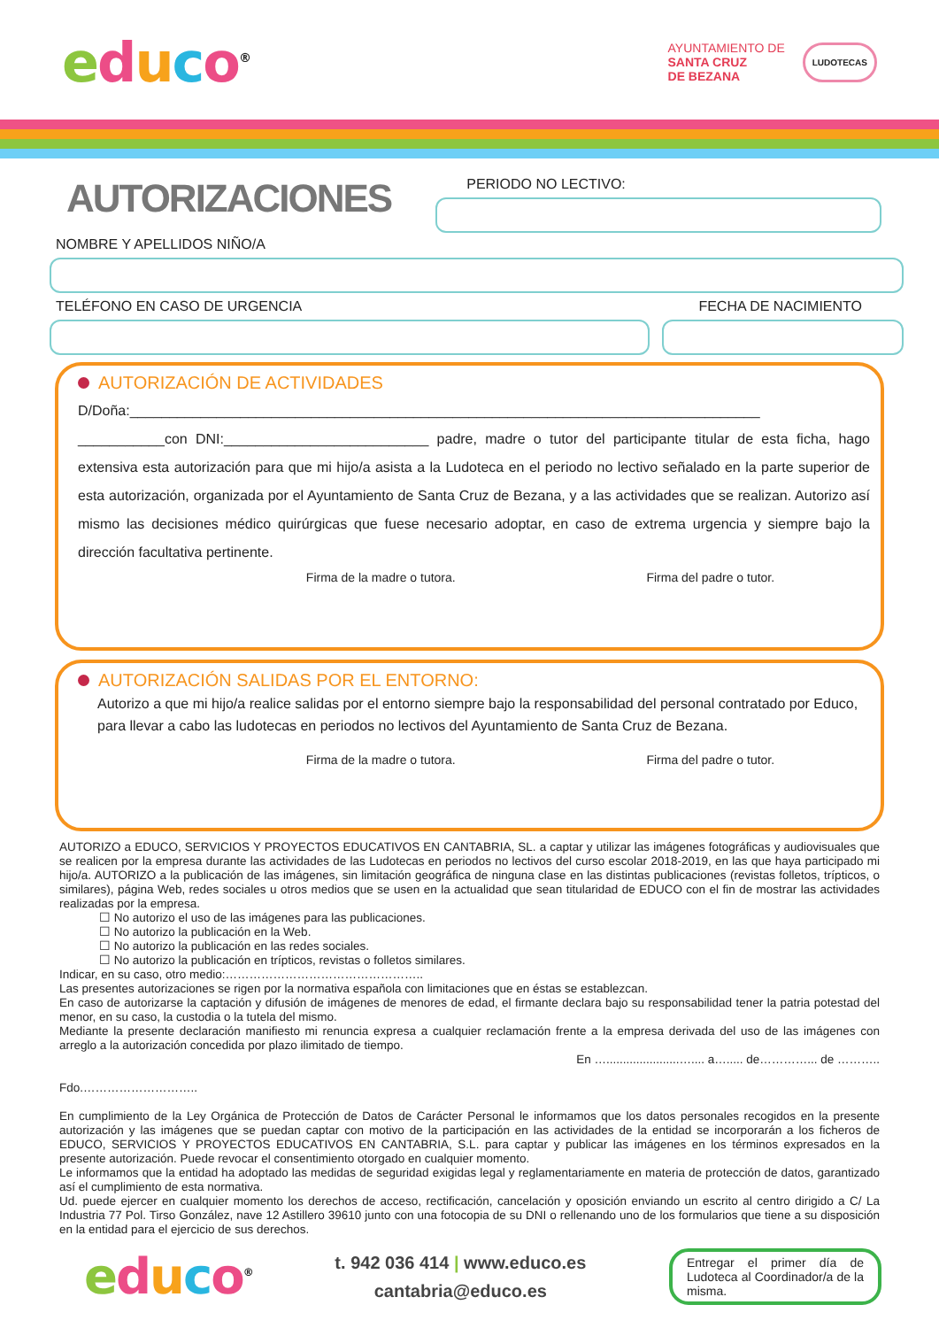educo<sup>®</sup>
AYUNTAMIENTO DE
SANTA CRUZ
DE BEZANA
LUDOTECAS
AUTORIZACIONES
PERIODO NO LECTIVO:
NOMBRE Y APELLIDOS NIÑO/A
TELÉFONO EN CASO DE URGENCIA FECHA DE NACIMIENTO
AUTORIZACIÓN DE ACTIVIDADES
D/Doña:________________________________________________________________________________ ___________con DNI:__________________________ padre, madre o tutor del participante titular de esta ficha, hago extensiva esta autorización para que mi hijo/a asista a la Ludoteca en el periodo no lectivo señalado en la parte superior de esta autorización, organizada por el Ayuntamiento de Santa Cruz de Bezana, y a las actividades que se realizan. Autorizo así mismo las decisiones médico quirúrgicas que fuese necesario adoptar, en caso de extrema urgencia y siempre bajo la dirección facultativa pertinente.
Firma de la madre o tutora. Firma del padre o tutor.
AUTORIZACIÓN SALIDAS POR EL ENTORNO:
Autorizo a que mi hijo/a realice salidas por el entorno siempre bajo la responsabilidad del personal contratado por Educo, para llevar a cabo las ludotecas en periodos no lectivos del Ayuntamiento de Santa Cruz de Bezana.
Firma de la madre o tutora. Firma del padre o tutor.
AUTORIZO a EDUCO, SERVICIOS Y PROYECTOS EDUCATIVOS EN CANTABRIA, SL. a captar y utilizar las imágenes fotográficas y audiovisuales que se realicen por la empresa durante las actividades de las Ludotecas en periodos no lectivos del curso escolar 2018-2019, en las que haya participado mi hijo/a. AUTORIZO a la publicación de las imágenes, sin limitación geográfica de ninguna clase en las distintas publicaciones (revistas folletos, trípticos, o similares), página Web, redes sociales u otros medios que se usen en la actualidad que sean titularidad de EDUCO con el fin de mostrar las actividades realizadas por la empresa.
☐ No autorizo el uso de las imágenes para las publicaciones.
☐ No autorizo la publicación en la Web.
☐ No autorizo la publicación en las redes sociales.
☐ No autorizo la publicación en trípticos, revistas o folletos similares.
Indicar, en su caso, otro medio:…………………………………………..
Las presentes autorizaciones se rigen por la normativa española con limitaciones que en éstas se establezcan.
En caso de autorizarse la captación y difusión de imágenes de menores de edad, el firmante declara bajo su responsabilidad tener la patria potestad del menor, en su caso, la custodia o la tutela del mismo.
Mediante la presente declaración manifiesto mi renuncia expresa a cualquier reclamación frente a la empresa derivada del uso de las imágenes con arreglo a la autorización concedida por plazo ilimitado de tiempo.
En …......................….... a…..... de…………... de ………..
Fdo.………………………..
En cumplimiento de la Ley Orgánica de Protección de Datos de Carácter Personal le informamos que los datos personales recogidos en la presente autorización y las imágenes que se puedan captar con motivo de la participación en las actividades de la entidad se incorporarán a los ficheros de EDUCO, SERVICIOS Y PROYECTOS EDUCATIVOS EN CANTABRIA, S.L. para captar y publicar las imágenes en los términos expresados en la presente autorización. Puede revocar el consentimiento otorgado en cualquier momento.
Le informamos que la entidad ha adoptado las medidas de seguridad exigidas legal y reglamentariamente en materia de protección de datos, garantizado así el cumplimiento de esta normativa.
Ud. puede ejercer en cualquier momento los derechos de acceso, rectificación, cancelación y oposición enviando un escrito al centro dirigido a C/ La Industria 77 Pol. Tirso González, nave 12 Astillero 39610 junto con una fotocopia de su DNI o rellenando uno de los formularios que tiene a su disposición en la entidad para el ejercicio de sus derechos.
educo<sup>®</sup>
t. 942 036 414 | www.educo.es
cantabria@educo.es
Entregar el primer día de Ludoteca al Coordinador/a de la misma.